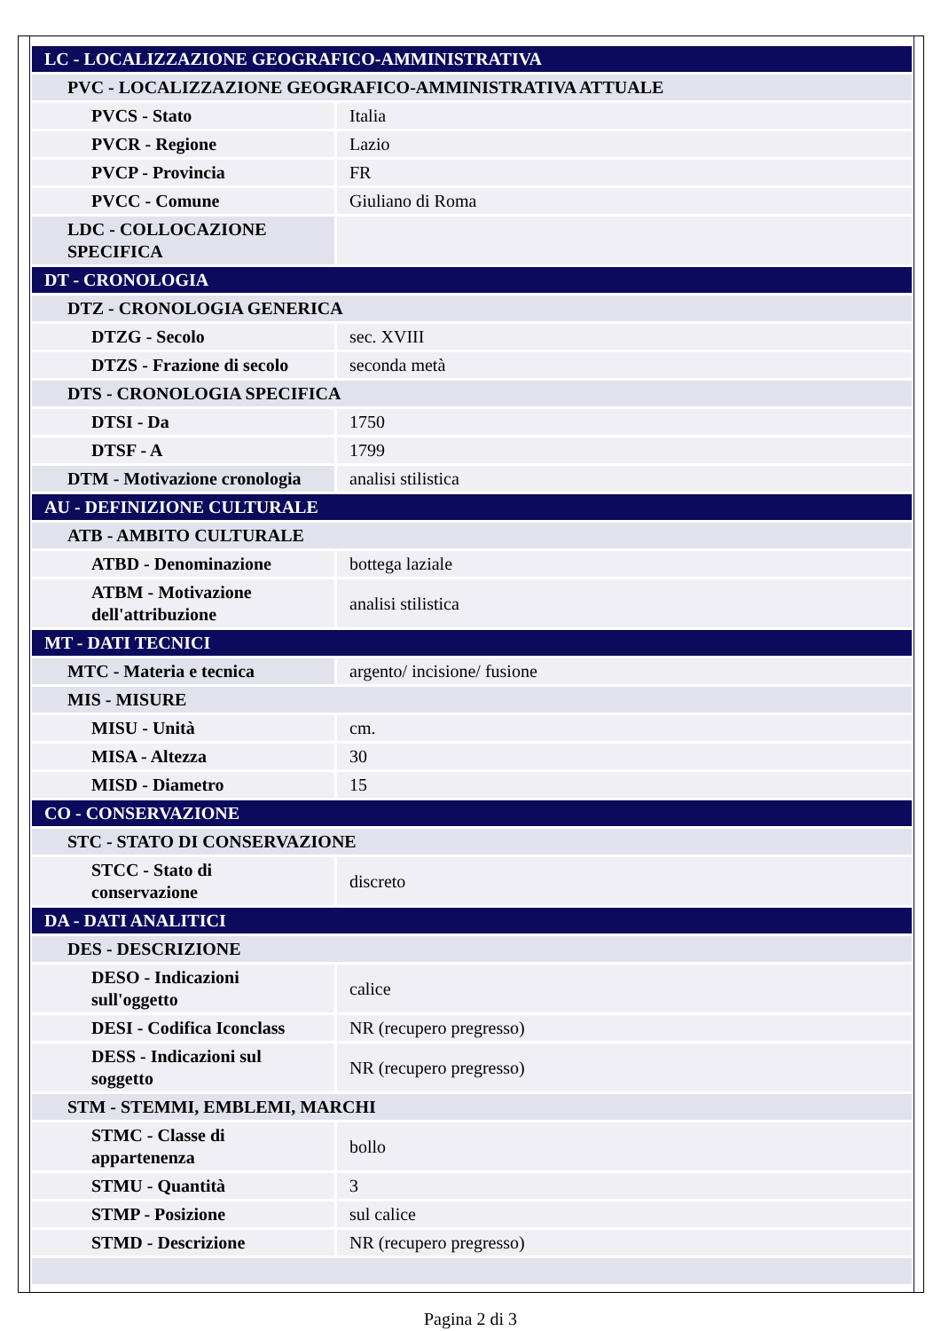| LC - LOCALIZZAZIONE GEOGRAFICO-AMMINISTRATIVA | |
| PVC - LOCALIZZAZIONE GEOGRAFICO-AMMINISTRATIVA ATTUALE | |
| PVCS - Stato | Italia |
| PVCR - Regione | Lazio |
| PVCP - Provincia | FR |
| PVCC - Comune | Giuliano di Roma |
| LDC - COLLOCAZIONE SPECIFICA | |
| DT - CRONOLOGIA | |
| DTZ - CRONOLOGIA GENERICA | |
| DTZG - Secolo | sec. XVIII |
| DTZS - Frazione di secolo | seconda metà |
| DTS - CRONOLOGIA SPECIFICA | |
| DTSI - Da | 1750 |
| DTSF - A | 1799 |
| DTM - Motivazione cronologia | analisi stilistica |
| AU - DEFINIZIONE CULTURALE | |
| ATB - AMBITO CULTURALE | |
| ATBD - Denominazione | bottega laziale |
| ATBM - Motivazione dell'attribuzione | analisi stilistica |
| MT - DATI TECNICI | |
| MTC - Materia e tecnica | argento/ incisione/ fusione |
| MIS - MISURE | |
| MISU - Unità | cm. |
| MISA - Altezza | 30 |
| MISD - Diametro | 15 |
| CO - CONSERVAZIONE | |
| STC - STATO DI CONSERVAZIONE | |
| STCC - Stato di conservazione | discreto |
| DA - DATI ANALITICI | |
| DES - DESCRIZIONE | |
| DESO - Indicazioni sull'oggetto | calice |
| DESI - Codifica Iconclass | NR (recupero pregresso) |
| DESS - Indicazioni sul soggetto | NR (recupero pregresso) |
| STM - STEMMI, EMBLEMI, MARCHI | |
| STMC - Classe di appartenenza | bollo |
| STMU - Quantità | 3 |
| STMP - Posizione | sul calice |
| STMD - Descrizione | NR (recupero pregresso) |
Pagina 2 di 3